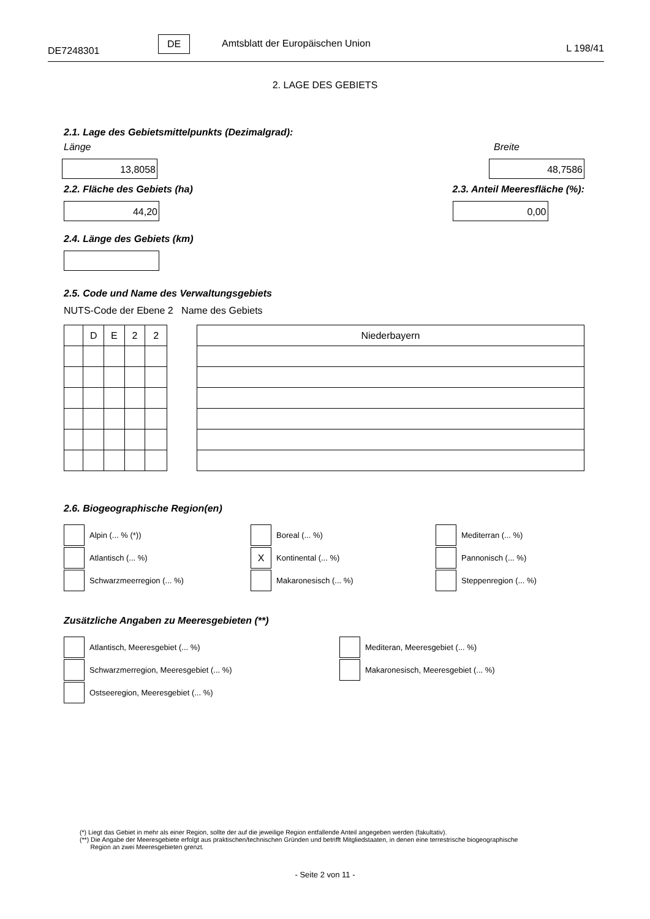DE7248301 DE Amtsblatt der Europäischen Union L 198/41
2. LAGE DES GEBIETS
2.1. Lage des Gebietsmittelpunkts (Dezimalgrad):
Länge
13,8058
Breite
48,7586
2.2. Fläche des Gebiets (ha)
44,20
2.3. Anteil Meeresfläche (%):
0,00
2.4. Länge des Gebiets (km)
2.5. Code und Name des Verwaltungsgebiets
NUTS-Code der Ebene 2 Name des Gebiets
| | D | E | 2 | 2 |
| Niederbayern |
2.6. Biogeographische Region(en)
Alpin (... % (*))
Boreal (... %)
Mediterran (... %)
Atlantisch (... %)
X Kontinental (... %)
Pannonisch (... %)
Schwarzmeerregion (... %)
Makaronesisch (... %)
Steppenregion (... %)
Zusätzliche Angaben zu Meeresgebieten (**)
Atlantisch, Meeresgebiet (... %)
Mediteran, Meeresgebiet (... %)
Schwarzmerregion, Meeresgebiet (... %)
Makaronesisch, Meeresgebiet (... %)
Ostseeregion, Meeresgebiet (... %)
(*) Liegt das Gebiet in mehr als einer Region, sollte der auf die jeweilige Region entfallende Anteil angegeben werden (fakultativ).
(**) Die Angabe der Meeresgebiete erfolgt aus praktischen/technischen Gründen und betrifft Mitgliedstaaten, in denen eine terrestrische biogeographische
Region an zwei Meeresgebieten grenzt.
- Seite 2 von 11 -